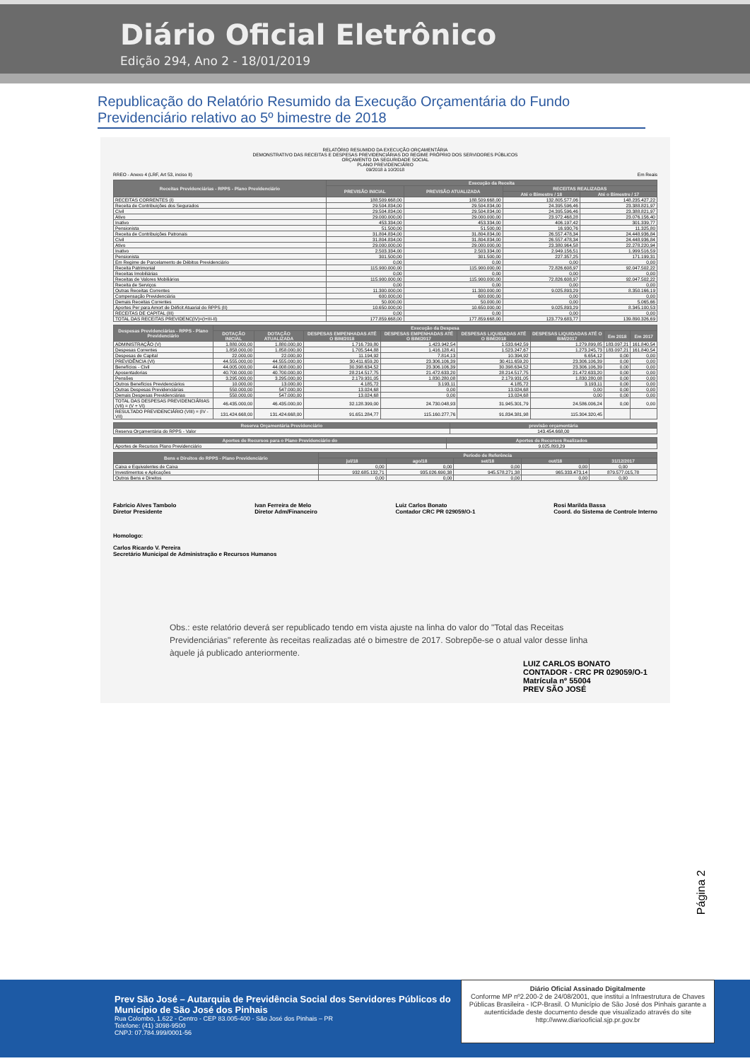Diário Oficial Eletrônico
Edição 294, Ano 2 - 18/01/2019
Republicação do Relatório Resumido da Execução Orçamentária do Fundo Previdenciário relativo ao 5º bimestre de 2018
RELATÓRIO RESUMIDO DA EXECUÇÃO ORÇAMENTÁRIA
DEMONSTRATIVO DAS RECEITAS E DESPESAS PREVIDENCIÁRIAS DO REGIME PRÓPRIO DOS SERVIDORES PÚBLICOS
ORÇAMENTO DA SEGURIDADE SOCIAL
PLANO PREVIDENCIÁRIO
09/2018 à 10/2018
RREO - Anexo 4 (LRF, Art 53, inciso II) Em Reais
| Receitas Previdenciárias - RPPS - Plano Previdenciário | Execução da Receita | | | |
| --- | --- | --- | --- | --- |
| | PREVISÃO INICIAL | PREVISÃO ATUALIZADA | RECEITAS REALIZADAS | |
| | | | Até o Bimestre / 18 | Até o Bimestre / 17 |
| RECEITAS CORRENTES (I) | 188.509.668,00 | 188.509.668,00 | 132.805.577,06 | 148.235.427,22 |
| Receita de Contribuições dos Segurados | 29.504.834,00 | 29.504.834,00 | 24.395.596,46 | 23.388.821,97 |
| Civil | 29.504.834,00 | 29.504.834,00 | 24.395.596,46 | 23.388.821,97 |
| Ativo | 29.000.000,00 | 29.000.000,00 | 23.972.468,28 | 23.076.156,40 |
| Inativo | 453.334,00 | 453.334,00 | 406.197,42 | 301.339,77 |
| Pensionista | 51.500,00 | 51.500,00 | 16.930,76 | 11.325,80 |
| Receita de Contribuições Patronais | 31.804.834,00 | 31.804.834,00 | 26.557.478,34 | 24.448.936,84 |
| Civil | 31.804.834,00 | 31.804.834,00 | 26.557.478,34 | 24.448.936,84 |
| Ativo | 29.000.000,00 | 29.000.000,00 | 23.380.964,58 | 22.278.220,94 |
| Inativo | 2.503.334,00 | 2.503.334,00 | 2.949.156,51 | 1.999.516,59 |
| Pensionista | 301.500,00 | 301.500,00 | 227.357,25 | 171.199,31 |
| Em Regime de Parcelamento de Débitos Previdenciário | 0,00 | 0,00 | 0,00 | 0,00 |
| Receita Patrimonial | 115.900.000,00 | 115.900.000,00 | 72.826.608,97 | 92.047.502,22 |
| Receitas Imobiliárias | 0,00 | 0,00 | 0,00 | 0,00 |
| Receitas de Valores Mobiliários | 115.900.000,00 | 115.900.000,00 | 72.826.608,97 | 92.047.502,22 |
| Receita de Serviços | 0,00 | 0,00 | 0,00 | 0,00 |
| Outras Receitas Correntes | 11.300.000,00 | 11.300.000,00 | 9.025.893,29 | 8.350.166,19 |
| Compensação Previdenciária | 600.000,00 | 600.000,00 | 0,00 | 0,00 |
| Demais Receitas Correntes | 50.000,00 | 50.000,00 | 0,00 | 5.065,66 |
| Aportes Per para Amort de Déficit Atuarial do RPPS (II) | 10.650.000,00 | 10.650.000,00 | 9.025.893,29 | 8.345.100,53 |
| RECEITAS DE CAPITAL (III) | 0,00 | 0,00 | 0,00 | 0,00 |
| TOTAL DAS RECEITAS PREVIDENC(IV)=(I+III-II) | 177.859.668,00 | 177.859.668,00 | 123.779.683,77 | 139.890.326,69 |
| Despesas Previdenciárias - RPPS - Plano Previdenciário | Execução da Despesa | | | | | | | |
| --- | --- | --- | --- | --- | --- | --- | --- | --- |
| | DOTAÇÃO INICIAL | DOTAÇÃO ATUALIZADA | DESPESAS EMPENHADAS ATÉ O BIM/2018 | DESPESAS EMPENHADAS ATÉ O BIM/2017 | DESPESAS LIQUIDADAS ATÉ O BIM/2018 | DESPESAS LIQUIDADAS ATÉ O BIM/2017 | Em 2018 | Em 2017 |
| ADMINISTRAÇÃO (V) | 1.880.000,00 | 1.880.000,00 | 1.716.739,80 | 1.423.942,54 | 1.533.642,59 | 1.279.899,85 | 183.097,21 | 161.840,54 |
| Despesas Correntes | 1.858.000,00 | 1.858.000,00 | 1.705.544,88 | 1.416.128,41 | 1.523.247,67 | 1.273.245,73 | 183.097,21 | 161.840,54 |
| Despesas de Capital | 22.000,00 | 22.000,00 | 11.194,92 | 7.814,13 | 10.394,92 | 6.654,12 | 0,00 | 0,00 |
| PREVIDÊNCIA (VI) | 44.555.000,00 | 44.555.000,00 | 30.411.659,20 | 23.306.106,39 | 30.411.659,20 | 23.306.106,39 | 0,00 | 0,00 |
| Benefícios - Civil | 44.005.000,00 | 44.008.000,00 | 30.398.634,52 | 23.306.106,39 | 30.398.634,52 | 23.306.106,39 | 0,00 | 0,00 |
| Aposentadorias | 40.700.000,00 | 40.700.000,00 | 28.214.517,75 | 21.472.633,20 | 28.214.517,75 | 21.472.633,20 | 0,00 | 0,00 |
| Pensões | 3.295.000,00 | 3.295.000,00 | 2.179.931,05 | 1.830.280,08 | 2.179.931,05 | 1.830.280,08 | 0,00 | 0,00 |
| Outros Benefícios Previdenciários | 10.000,00 | 13.000,00 | 4.185,72 | 3.193,11 | 4.185,72 | 3.193,11 | 0,00 | 0,00 |
| Outras Despesas Previdenciárias | 550.000,00 | 547.000,00 | 13.024,68 | 0,00 | 13.024,68 | 0,00 | 0,00 | 0,00 |
| Demais Despesas Previdenciárias | 550.000,00 | 547.000,00 | 13.024,68 | 0,00 | 13.024,68 | 0,00 | 0,00 | 0,00 |
| TOTAL DAS DESPESAS PREVIDENCIÁRIAS (VII) = (V + VI) | 46.435.000,00 | 46.435.000,00 | 32.128.399,00 | 24.730.048,93 | 31.945.301,79 | 24.586.006,24 | 0,00 | 0,00 |
| RESULTADO PREVIDENCIÁRIO (VIII) = (IV - VII) | 131.424.668,00 | 131.424.668,00 | 91.651.284,77 | 115.160.277,76 | 91.834.381,98 | 115.304.320,45 | | |
| Reserva Orçamentária Previdenciário | previsão orçamentária |
| --- | --- |
| Reserva Orçamentária do RPPS - Valor | 143.454.668,00 |
| Aportes de Recursos para o Plano Previdenciário do | Aportes de Recursos Realizados |
| --- | --- |
| Aportes de Recursos Plano Previdenciário | 9.025.893,29 |
| Bens e Direitos do RPPS - Plano Previdenciário | Período de Referência | | | | |
| --- | --- | --- | --- | --- | --- |
| | jul/18 | ago/18 | set/18 | out/18 | 31/12/2017 |
| Caixa e Equivalentes de Caixa | 0,00 | 0,00 | 0,00 | 0,00 | 0,00 |
| Investimentos e Aplicações | 932.685.132,71 | 935.026.690,38 | 945.578.271,38 | 965.333.473,14 | 879.577.015,78 |
| Outros Bens e Direitos | 0,00 | 0,00 | 0,00 | 0,00 | 0,00 |
Fabrício Alves Tambolo
Diretor Presidente
Ivan Ferreira de Melo
Diretor Adm/Financeiro
Luiz Carlos Bonato
Contador CRC PR 029059/O-1
Rosi Marilda Bassa
Coord. do Sistema de Controle Interno
Homologo:
Carlos Ricardo V. Pereira
Secretário Municipal de Administração e Recursos Humanos
Obs.: este relatório deverá ser republicado tendo em vista ajuste na linha do valor do "Total das Receitas Previdenciárias" referente às receitas realizadas até o bimestre de 2017. Sobrepõe-se o atual valor desse linha àquele já publicado anteriormente.
LUIZ CARLOS BONATO
CONTADOR - CRC PR 029059/O-1
Matrícula nº 55004
PREV SÃO JOSÉ
Página 2
Prev São José – Autarquia de Previdência Social dos Servidores Públicos do Município de São José dos Pinhais
Rua Colombo, 1.622 - Centro - CEP 83.005-400 - São José dos Pinhais – PR
Telefone: (41) 3098-9500
CNPJ: 07.784.999/0001-56
Diário Oficial Assinado Digitalmente
Conforme MP nº2.200-2 de 24/08/2001, que institui a Infraestrutura de Chaves Públicas Brasileira - ICP-Brasil. O Município de São José dos Pinhais garante a autenticidade deste documento desde que visualizado através do site http://www.diariooficial.sjp.pr.gov.br